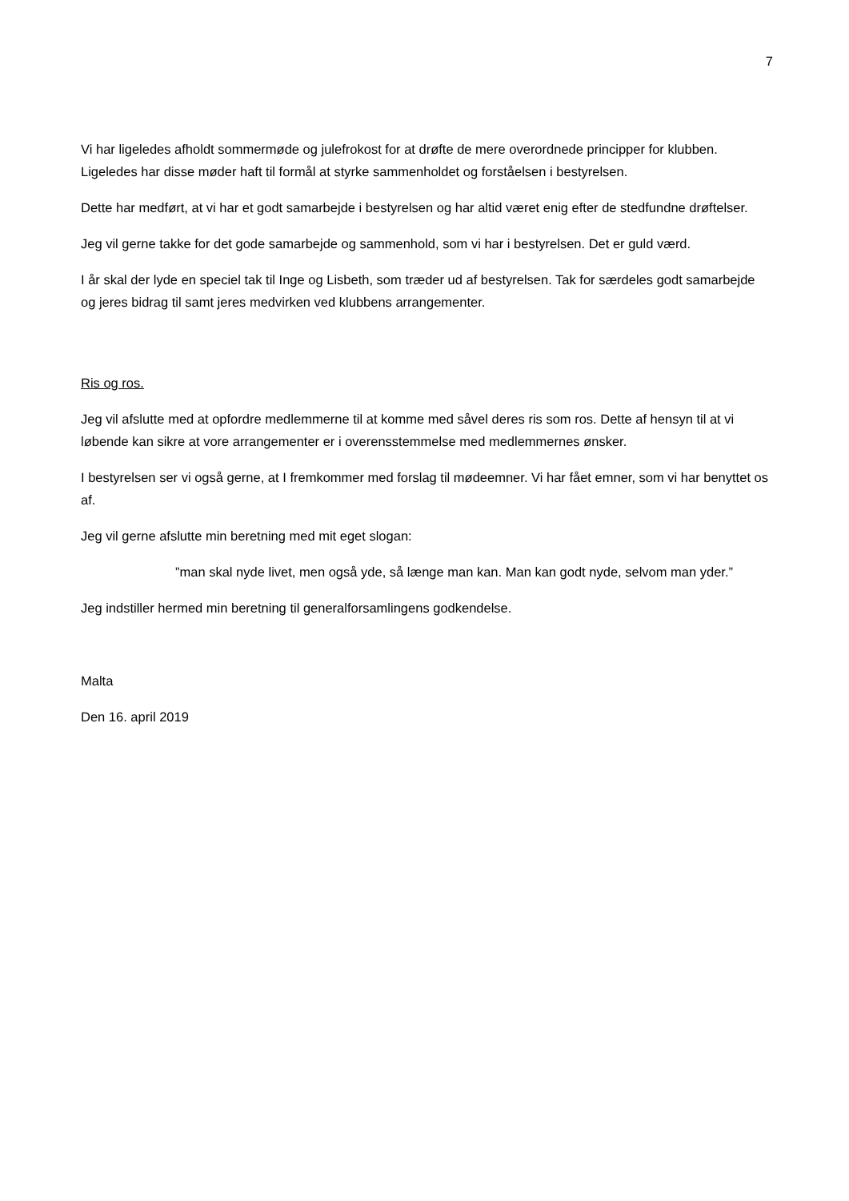7
Vi har ligeledes afholdt sommermøde og julefrokost for at drøfte de mere overordnede principper for klubben. Ligeledes har disse møder haft til formål at styrke sammenholdet og forståelsen i bestyrelsen.
Dette har medført, at vi har et godt samarbejde i bestyrelsen og har altid været enig efter de stedfundne drøftelser.
Jeg vil gerne takke for det gode samarbejde og sammenhold, som vi har i bestyrelsen. Det er guld værd.
I år skal der lyde en speciel tak til Inge og Lisbeth, som træder ud af bestyrelsen. Tak for særdeles godt samarbejde og jeres bidrag til samt jeres medvirken ved klubbens arrangementer.
Ris og ros.
Jeg vil afslutte med at opfordre medlemmerne til at komme med såvel deres ris som ros. Dette af hensyn til at vi løbende kan sikre at vore arrangementer er i overensstemmelse med medlemmernes ønsker.
I bestyrelsen ser vi også gerne, at I fremkommer med forslag til mødeemner. Vi har fået emner, som vi har benyttet os af.
Jeg vil gerne afslutte min beretning med mit eget slogan:
”man skal nyde livet, men også yde, så længe man kan. Man kan godt nyde, selvom man yder.”
Jeg indstiller hermed min beretning til generalforsamlingens godkendelse.
Malta
Den 16. april 2019